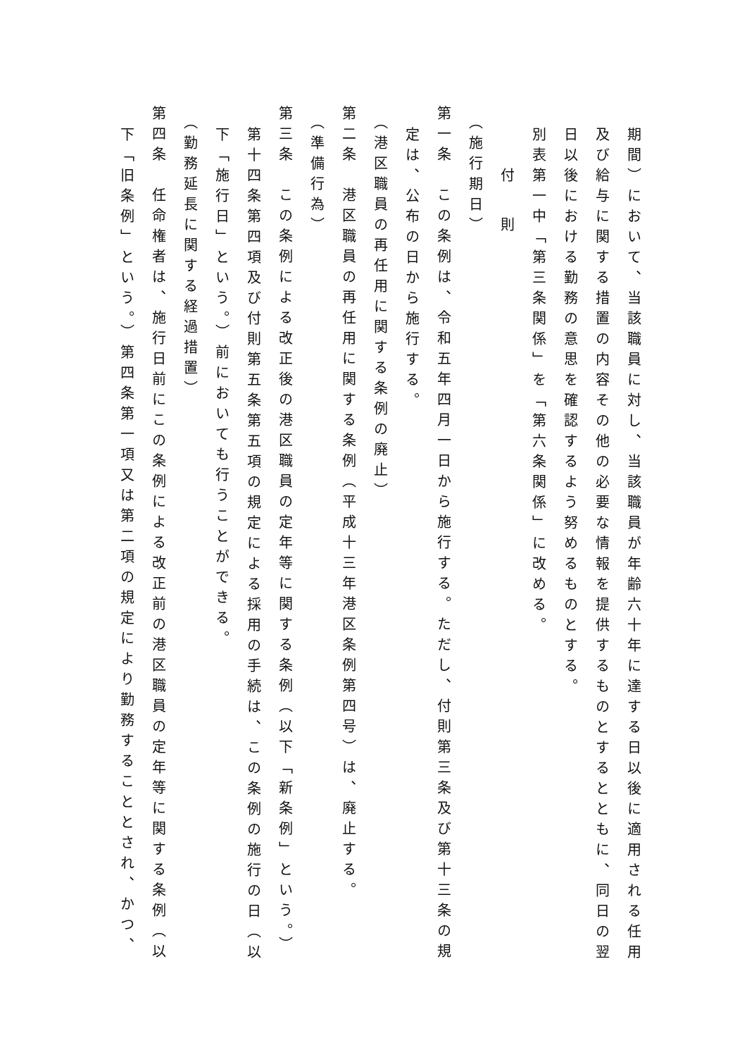期間）において、当該職員に対し、当該職員が年齢六十年に達する日以後に適用される任用
及び給与に関する措置の内容その他の必要な情報を提供するものとするとともに、同日の翌
日以後における勤務の意思を確認するよう努めるものとする。
別表第一中「第三条関係」を「第六条関係」に改める。
付 則
（施行期日）
第一条　この条例は、令和五年四月一日から施行する。ただし、付則第三条及び第十三条の規
定は、公布の日から施行する。
（港区職員の再任用に関する条例の廃止）
第二条　港区職員の再任用に関する条例（平成十三年港区条例第四号）は、廃止する。
（準備行為）
第三条　この条例による改正後の港区職員の定年等に関する条例（以下「新条例」という。）
第十四条第四項及び付則第五条第五項の規定による採用の手続は、この条例の施行の日（以
下「施行日」という。）前においても行うことができる。
（勤務延長に関する経過措置）
第四条　任命権者は、施行日前にこの条例による改正前の港区職員の定年等に関する条例（以
下「旧条例」という。）第四条第一項又は第二項の規定により勤務することとされ、かつ、